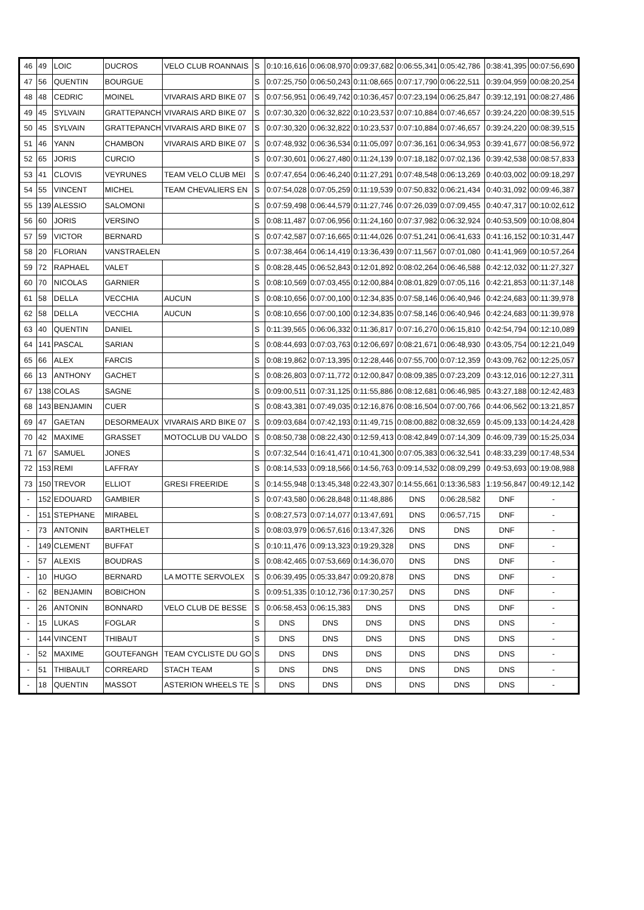| 46 | 49 | LOIC | DUCROS | VELO CLUB ROANNAIS | S | 0:10:16,616 | 0:06:08,970 | 0:09:37,682 | 0:06:55,341 | 0:05:42,786 | 0:38:41,395 | 00:07:56,690 |
| 47 | 56 | QUENTIN | BOURGUE | | S | 0:07:25,750 | 0:06:50,243 | 0:11:08,665 | 0:07:17,790 | 0:06:22,511 | 0:39:04,959 | 00:08:20,254 |
| 48 | 48 | CEDRIC | MOINEL | VIVARAIS ARD BIKE 07 | S | 0:07:56,951 | 0:06:49,742 | 0:10:36,457 | 0:07:23,194 | 0:06:25,847 | 0:39:12,191 | 00:08:27,486 |
| 49 | 45 | SYLVAIN | GRATTEPANCH | VIVARAIS ARD BIKE 07 | S | 0:07:30,320 | 0:06:32,822 | 0:10:23,537 | 0:07:10,884 | 0:07:46,657 | 0:39:24,220 | 00:08:39,515 |
| 50 | 45 | SYLVAIN | GRATTEPANCH | VIVARAIS ARD BIKE 07 | S | 0:07:30,320 | 0:06:32,822 | 0:10:23,537 | 0:07:10,884 | 0:07:46,657 | 0:39:24,220 | 00:08:39,515 |
| 51 | 46 | YANN | CHAMBON | VIVARAIS ARD BIKE 07 | S | 0:07:48,932 | 0:06:36,534 | 0:11:05,097 | 0:07:36,161 | 0:06:34,953 | 0:39:41,677 | 00:08:56,972 |
| 52 | 65 | JORIS | CURCIO | | S | 0:07:30,601 | 0:06:27,480 | 0:11:24,139 | 0:07:18,182 | 0:07:02,136 | 0:39:42,538 | 00:08:57,833 |
| 53 | 41 | CLOVIS | VEYRUNES | TEAM VELO CLUB MEI | S | 0:07:47,654 | 0:06:46,240 | 0:11:27,291 | 0:07:48,548 | 0:06:13,269 | 0:40:03,002 | 00:09:18,297 |
| 54 | 55 | VINCENT | MICHEL | TEAM CHEVALIERS EN | S | 0:07:54,028 | 0:07:05,259 | 0:11:19,539 | 0:07:50,832 | 0:06:21,434 | 0:40:31,092 | 00:09:46,387 |
| 55 | 139 | ALESSIO | SALOMONI | | S | 0:07:59,498 | 0:06:44,579 | 0:11:27,746 | 0:07:26,039 | 0:07:09,455 | 0:40:47,317 | 00:10:02,612 |
| 56 | 60 | JORIS | VERSINO | | S | 0:08:11,487 | 0:07:06,956 | 0:11:24,160 | 0:07:37,982 | 0:06:32,924 | 0:40:53,509 | 00:10:08,804 |
| 57 | 59 | VICTOR | BERNARD | | S | 0:07:42,587 | 0:07:16,665 | 0:11:44,026 | 0:07:51,241 | 0:06:41,633 | 0:41:16,152 | 00:10:31,447 |
| 58 | 20 | FLORIAN | VANSTRAELEN | | S | 0:07:38,464 | 0:06:14,419 | 0:13:36,439 | 0:07:11,567 | 0:07:01,080 | 0:41:41,969 | 00:10:57,264 |
| 59 | 72 | RAPHAEL | VALET | | S | 0:08:28,445 | 0:06:52,843 | 0:12:01,892 | 0:08:02,264 | 0:06:46,588 | 0:42:12,032 | 00:11:27,327 |
| 60 | 70 | NICOLAS | GARNIER | | S | 0:08:10,569 | 0:07:03,455 | 0:12:00,884 | 0:08:01,829 | 0:07:05,116 | 0:42:21,853 | 00:11:37,148 |
| 61 | 58 | DELLA | VECCHIA | AUCUN | S | 0:08:10,656 | 0:07:00,100 | 0:12:34,835 | 0:07:58,146 | 0:06:40,946 | 0:42:24,683 | 00:11:39,978 |
| 62 | 58 | DELLA | VECCHIA | AUCUN | S | 0:08:10,656 | 0:07:00,100 | 0:12:34,835 | 0:07:58,146 | 0:06:40,946 | 0:42:24,683 | 00:11:39,978 |
| 63 | 40 | QUENTIN | DANIEL | | S | 0:11:39,565 | 0:06:06,332 | 0:11:36,817 | 0:07:16,270 | 0:06:15,810 | 0:42:54,794 | 00:12:10,089 |
| 64 | 141 | PASCAL | SARIAN | | S | 0:08:44,693 | 0:07:03,763 | 0:12:06,697 | 0:08:21,671 | 0:06:48,930 | 0:43:05,754 | 00:12:21,049 |
| 65 | 66 | ALEX | FARCIS | | S | 0:08:19,862 | 0:07:13,395 | 0:12:28,446 | 0:07:55,700 | 0:07:12,359 | 0:43:09,762 | 00:12:25,057 |
| 66 | 13 | ANTHONY | GACHET | | S | 0:08:26,803 | 0:07:11,772 | 0:12:00,847 | 0:08:09,385 | 0:07:23,209 | 0:43:12,016 | 00:12:27,311 |
| 67 | 138 | COLAS | SAGNE | | S | 0:09:00,511 | 0:07:31,125 | 0:11:55,886 | 0:08:12,681 | 0:06:46,985 | 0:43:27,188 | 00:12:42,483 |
| 68 | 143 | BENJAMIN | CUER | | S | 0:08:43,381 | 0:07:49,035 | 0:12:16,876 | 0:08:16,504 | 0:07:00,766 | 0:44:06,562 | 00:13:21,857 |
| 69 | 47 | GAETAN | DESORMEAUX | VIVARAIS ARD BIKE 07 | S | 0:09:03,684 | 0:07:42,193 | 0:11:49,715 | 0:08:00,882 | 0:08:32,659 | 0:45:09,133 | 00:14:24,428 |
| 70 | 42 | MAXIME | GRASSET | MOTOCLUB DU VALDO | S | 0:08:50,738 | 0:08:22,430 | 0:12:59,413 | 0:08:42,849 | 0:07:14,309 | 0:46:09,739 | 00:15:25,034 |
| 71 | 67 | SAMUEL | JONES | | S | 0:07:32,544 | 0:16:41,471 | 0:10:41,300 | 0:07:05,383 | 0:06:32,541 | 0:48:33,239 | 00:17:48,534 |
| 72 | 153 | REMI | LAFFRAY | | S | 0:08:14,533 | 0:09:18,566 | 0:14:56,763 | 0:09:14,532 | 0:08:09,299 | 0:49:53,693 | 00:19:08,988 |
| 73 | 150 | TREVOR | ELLIOT | GRESI FREERIDE | S | 0:14:55,948 | 0:13:45,348 | 0:22:43,307 | 0:14:55,661 | 0:13:36,583 | 1:19:56,847 | 00:49:12,142 |
| - | 152 | EDOUARD | GAMBIER | | S | 0:07:43,580 | 0:06:28,848 | 0:11:48,886 | DNS | 0:06:28,582 | DNF | - |
| - | 151 | STEPHANE | MIRABEL | | S | 0:08:27,573 | 0:07:14,077 | 0:13:47,691 | DNS | 0:06:57,715 | DNF | - |
| - | 73 | ANTONIN | BARTHELET | | S | 0:08:03,979 | 0:06:57,616 | 0:13:47,326 | DNS | DNS | DNF | - |
| - | 149 | CLEMENT | BUFFAT | | S | 0:10:11,476 | 0:09:13,323 | 0:19:29,328 | DNS | DNS | DNF | - |
| - | 57 | ALEXIS | BOUDRAS | | S | 0:08:42,465 | 0:07:53,669 | 0:14:36,070 | DNS | DNS | DNF | - |
| - | 10 | HUGO | BERNARD | LA MOTTE SERVOLEX | S | 0:06:39,495 | 0:05:33,847 | 0:09:20,878 | DNS | DNS | DNF | - |
| - | 62 | BENJAMIN | BOBICHON | | S | 0:09:51,335 | 0:10:12,736 | 0:17:30,257 | DNS | DNS | DNF | - |
| - | 26 | ANTONIN | BONNARD | VELO CLUB DE BESSE | S | 0:06:58,453 | 0:06:15,383 | DNS | DNS | DNS | DNF | - |
| - | 15 | LUKAS | FOGLAR | | S | DNS | DNS | DNS | DNS | DNS | DNS | - |
| - | 144 | VINCENT | THIBAUT | | S | DNS | DNS | DNS | DNS | DNS | DNS | - |
| - | 52 | MAXIME | GOUTEFANGH | TEAM CYCLISTE DU GO | S | DNS | DNS | DNS | DNS | DNS | DNS | - |
| - | 51 | THIBAULT | CORREARD | STACH TEAM | S | DNS | DNS | DNS | DNS | DNS | DNS | - |
| - | 18 | QUENTIN | MASSOT | ASTERION WHEELS TE | S | DNS | DNS | DNS | DNS | DNS | DNS | - |